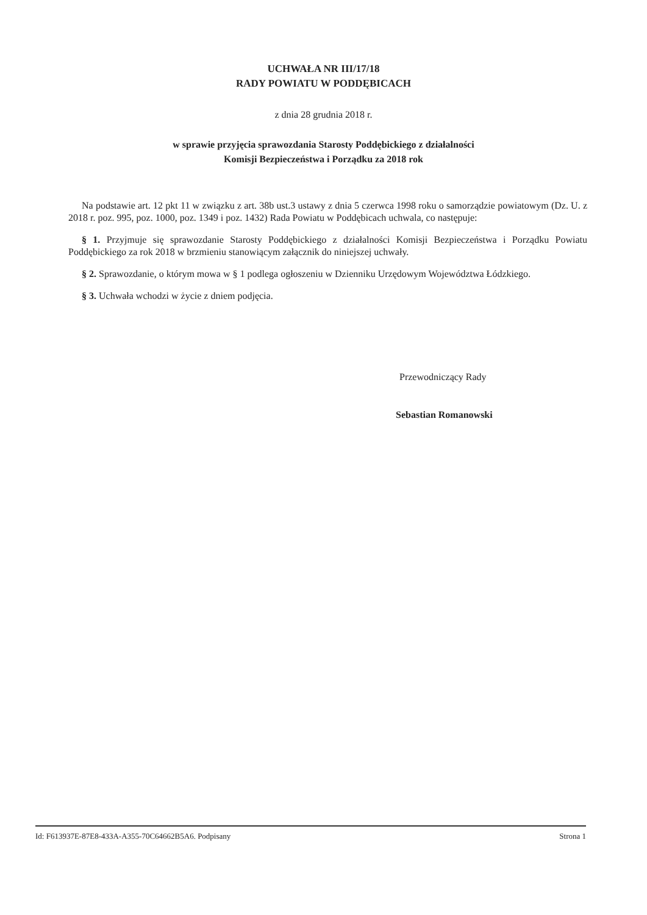UCHWAŁA NR III/17/18
RADY POWIATU W PODDĘBICACH
z dnia 28 grudnia 2018 r.
w sprawie przyjęcia sprawozdania Starosty Poddębickiego z działalności
Komisji Bezpieczeństwa i Porządku za 2018 rok
Na podstawie art. 12 pkt 11 w związku z art. 38b ust.3 ustawy z dnia 5 czerwca 1998 roku o samorządzie powiatowym (Dz. U. z 2018 r. poz. 995, poz. 1000, poz. 1349 i poz. 1432) Rada Powiatu w Poddębicach uchwala, co następuje:
§ 1. Przyjmuje się sprawozdanie Starosty Poddębickiego z działalności Komisji Bezpieczeństwa i Porządku Powiatu Poddębickiego za rok 2018 w brzmieniu stanowiącym załącznik do niniejszej uchwały.
§ 2. Sprawozdanie, o którym mowa w § 1 podlega ogłoszeniu w Dzienniku Urzędowym Województwa Łódzkiego.
§ 3. Uchwała wchodzi w życie z dniem podjęcia.
Przewodniczący Rady
Sebastian Romanowski
Id: F613937E-87E8-433A-A355-70C64662B5A6. Podpisany Strona 1